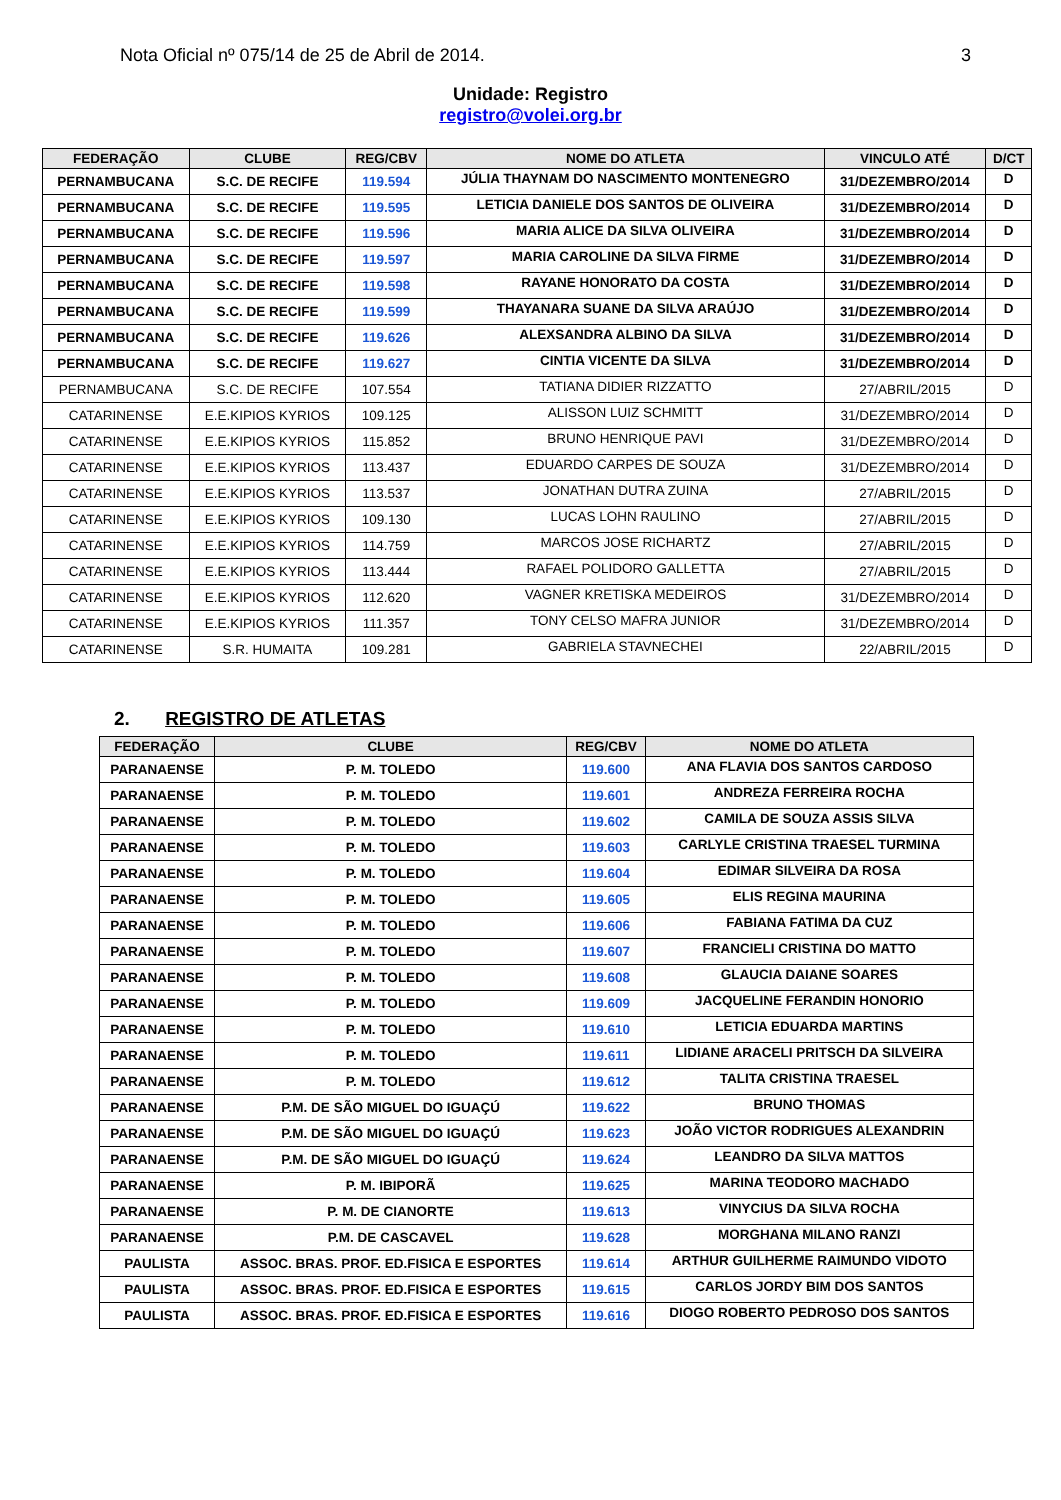Nota Oficial nº 075/14 de 25 de Abril de 2014. 3
Unidade: Registro
registro@volei.org.br
| FEDERAÇÃO | CLUBE | REG/CBV | NOME DO ATLETA | VINCULO ATÉ | D/CT |
| --- | --- | --- | --- | --- | --- |
| PERNAMBUCANA | S.C. DE RECIFE | 119.594 | JÚLIA THAYNAM DO NASCIMENTO MONTENEGRO | 31/DEZEMBRO/2014 | D |
| PERNAMBUCANA | S.C. DE RECIFE | 119.595 | LETICIA DANIELE DOS SANTOS DE OLIVEIRA | 31/DEZEMBRO/2014 | D |
| PERNAMBUCANA | S.C. DE RECIFE | 119.596 | MARIA ALICE DA SILVA OLIVEIRA | 31/DEZEMBRO/2014 | D |
| PERNAMBUCANA | S.C. DE RECIFE | 119.597 | MARIA CAROLINE DA SILVA FIRME | 31/DEZEMBRO/2014 | D |
| PERNAMBUCANA | S.C. DE RECIFE | 119.598 | RAYANE HONORATO DA COSTA | 31/DEZEMBRO/2014 | D |
| PERNAMBUCANA | S.C. DE RECIFE | 119.599 | THAYANARA SUANE DA SILVA ARAÚJO | 31/DEZEMBRO/2014 | D |
| PERNAMBUCANA | S.C. DE RECIFE | 119.626 | ALEXSANDRA ALBINO DA SILVA | 31/DEZEMBRO/2014 | D |
| PERNAMBUCANA | S.C. DE RECIFE | 119.627 | CINTIA VICENTE DA SILVA | 31/DEZEMBRO/2014 | D |
| PERNAMBUCANA | S.C. DE RECIFE | 107.554 | TATIANA DIDIER RIZZATTO | 27/ABRIL/2015 | D |
| CATARINENSE | E.E.KIPIOS KYRIOS | 109.125 | ALISSON LUIZ SCHMITT | 31/DEZEMBRO/2014 | D |
| CATARINENSE | E.E.KIPIOS KYRIOS | 115.852 | BRUNO HENRIQUE PAVI | 31/DEZEMBRO/2014 | D |
| CATARINENSE | E.E.KIPIOS KYRIOS | 113.437 | EDUARDO CARPES DE SOUZA | 31/DEZEMBRO/2014 | D |
| CATARINENSE | E.E.KIPIOS KYRIOS | 113.537 | JONATHAN DUTRA ZUINA | 27/ABRIL/2015 | D |
| CATARINENSE | E.E.KIPIOS KYRIOS | 109.130 | LUCAS LOHN RAULINO | 27/ABRIL/2015 | D |
| CATARINENSE | E.E.KIPIOS KYRIOS | 114.759 | MARCOS JOSE RICHARTZ | 27/ABRIL/2015 | D |
| CATARINENSE | E.E.KIPIOS KYRIOS | 113.444 | RAFAEL POLIDORO GALLETTA | 27/ABRIL/2015 | D |
| CATARINENSE | E.E.KIPIOS KYRIOS | 112.620 | VAGNER KRETISKA MEDEIROS | 31/DEZEMBRO/2014 | D |
| CATARINENSE | E.E.KIPIOS KYRIOS | 111.357 | TONY CELSO MAFRA JUNIOR | 31/DEZEMBRO/2014 | D |
| CATARINENSE | S.R. HUMAITA | 109.281 | GABRIELA STAVNECHEI | 22/ABRIL/2015 | D |
2. REGISTRO DE ATLETAS
| FEDERAÇÃO | CLUBE | REG/CBV | NOME DO ATLETA |
| --- | --- | --- | --- |
| PARANAENSE | P. M. TOLEDO | 119.600 | ANA FLAVIA DOS SANTOS CARDOSO |
| PARANAENSE | P. M. TOLEDO | 119.601 | ANDREZA FERREIRA ROCHA |
| PARANAENSE | P. M. TOLEDO | 119.602 | CAMILA DE SOUZA ASSIS SILVA |
| PARANAENSE | P. M. TOLEDO | 119.603 | CARLYLE CRISTINA TRAESEL TURMINA |
| PARANAENSE | P. M. TOLEDO | 119.604 | EDIMAR SILVEIRA DA ROSA |
| PARANAENSE | P. M. TOLEDO | 119.605 | ELIS REGINA MAURINA |
| PARANAENSE | P. M. TOLEDO | 119.606 | FABIANA FATIMA DA CUZ |
| PARANAENSE | P. M. TOLEDO | 119.607 | FRANCIELI CRISTINA DO MATTO |
| PARANAENSE | P. M. TOLEDO | 119.608 | GLAUCIA DAIANE SOARES |
| PARANAENSE | P. M. TOLEDO | 119.609 | JACQUELINE FERANDIN HONORIO |
| PARANAENSE | P. M. TOLEDO | 119.610 | LETICIA EDUARDA MARTINS |
| PARANAENSE | P. M. TOLEDO | 119.611 | LIDIANE ARACELI PRITSCH DA SILVEIRA |
| PARANAENSE | P. M. TOLEDO | 119.612 | TALITA CRISTINA TRAESEL |
| PARANAENSE | P.M. DE SÃO MIGUEL DO IGUAÇÚ | 119.622 | BRUNO THOMAS |
| PARANAENSE | P.M. DE SÃO MIGUEL DO IGUAÇÚ | 119.623 | JOÃO VICTOR RODRIGUES ALEXANDRIN |
| PARANAENSE | P.M. DE SÃO MIGUEL DO IGUAÇÚ | 119.624 | LEANDRO DA SILVA MATTOS |
| PARANAENSE | P. M. IBIPORÃ | 119.625 | MARINA TEODORO MACHADO |
| PARANAENSE | P. M. DE CIANORTE | 119.613 | VINYCIUS DA SILVA ROCHA |
| PARANAENSE | P.M. DE CASCAVEL | 119.628 | MORGHANA MILANO RANZI |
| PAULISTA | ASSOC. BRAS. PROF. ED.FISICA E ESPORTES | 119.614 | ARTHUR GUILHERME RAIMUNDO VIDOTO |
| PAULISTA | ASSOC. BRAS. PROF. ED.FISICA E ESPORTES | 119.615 | CARLOS JORDY BIM DOS SANTOS |
| PAULISTA | ASSOC. BRAS. PROF. ED.FISICA E ESPORTES | 119.616 | DIOGO ROBERTO PEDROSO DOS SANTOS |